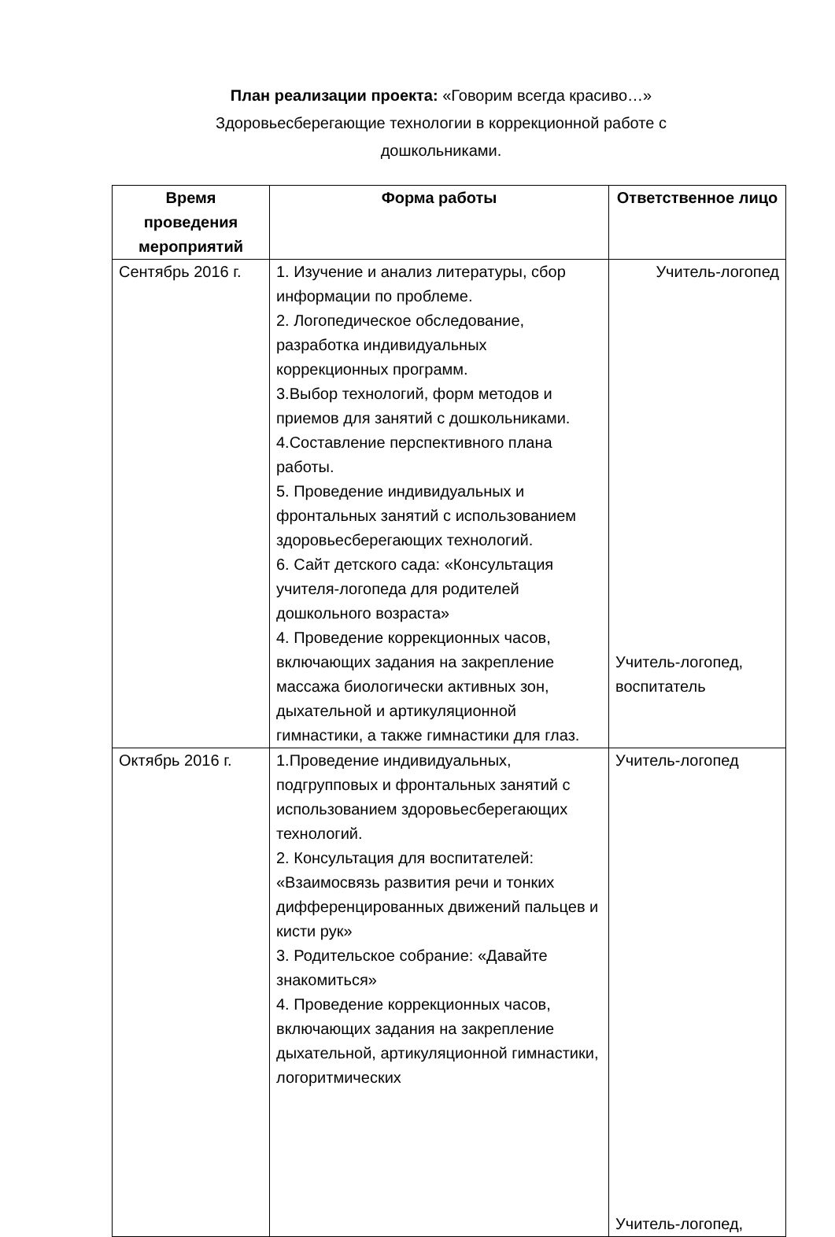План реализации проекта: «Говорим всегда красиво…»
Здоровьесберегающие технологии в коррекционной работе с
дошкольниками.
| Время проведения мероприятий | Форма работы | Ответственное лицо |
| --- | --- | --- |
| Сентябрь 2016 г. | 1. Изучение и анализ литературы, сбор информации по проблеме. 2. Логопедическое обследование, разработка индивидуальных коррекционных программ. 3.Выбор технологий, форм методов и приемов для занятий с дошкольниками. 4.Составление перспективного плана работы. 5. Проведение индивидуальных и фронтальных занятий с использованием здоровьесберегающих технологий. 6. Сайт детского сада: «Консультация учителя-логопеда для родителей дошкольного возраста» 4. Проведение коррекционных часов, включающих задания на закрепление массажа биологически активных зон, дыхательной и артикуляционной гимнастики, а также гимнастики для глаз. | Учитель-логопед Учитель-логопед, воспитатель |
| Октябрь 2016 г. | 1.Проведение индивидуальных, подгрупповых и фронтальных занятий с использованием здоровьесберегающих технологий. 2. Консультация для воспитателей: «Взаимосвязь развития речи и тонких дифференцированных движений пальцев и кисти рук» 3. Родительское собрание: «Давайте знакомиться» 4. Проведение коррекционных часов, включающих задания на закрепление дыхательной, артикуляционной гимнастики, логоритмических | Учитель-логопед Учитель-логопед, |